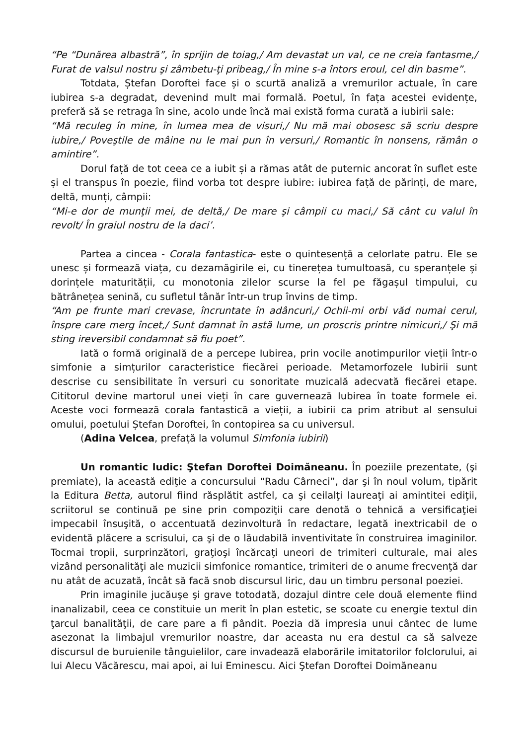“Pe “Dunărea albastră”, în sprijin de toiag,/ Am devastat un val, ce ne creia fantasme,/ Furat de valsul nostru şi zâmbetu-ţi pribeag,/ În mine s-a întors eroul, cel din basme”.
Totdata, Ștefan Doroftei face și o scurtă analiză a vremurilor actuale, în care iubirea s-a degradat, devenind mult mai formală. Poetul, în fața acestei evidențe, preferă să se retraga în sine, acolo unde încă mai există forma curată a iubirii sale:
“Mă reculeg în mine, în lumea mea de visuri,/ Nu mă mai obosesc să scriu despre iubire,/ Poveştile de mâine nu le mai pun în versuri,/ Romantic în nonsens, rămân o amintire”.
Dorul față de tot ceea ce a iubit și a rămas atât de puternic ancorat în suflet este și el transpus în poezie, fiind vorba tot despre iubire: iubirea față de părinți, de mare, deltă, munți, câmpii:
“Mi-e dor de munţii mei, de deltă,/ De mare şi câmpii cu maci,/ Să cânt cu valul în revolt/ În graiul nostru de la daci’.
Partea a cincea - Corala fantastica- este o quintesență a celorlate patru. Ele se unesc și formează viața, cu dezamăgirile ei, cu tinerețea tumultoasă, cu speranțele și dorințele maturității, cu monotonia zilelor scurse la fel pe făgașul timpului, cu bătrânețea senină, cu sufletul tânăr într-un trup învins de timp.
“Am pe frunte mari crevase, încruntate în adâncuri,/ Ochii-mi orbi văd numai cerul, înspre care merg încet,/ Sunt damnat în astă lume, un proscris printre nimicuri,/ Şi mă sting ireversibil condamnat să fiu poet”.
Iată o formă originală de a percepe Iubirea, prin vocile anotimpurilor vieții într-o simfonie a simțurilor caracteristice fiecărei perioade. Metamorfozele Iubirii sunt descrise cu sensibilitate în versuri cu sonoritate muzicală adecvată fiecărei etape. Cititorul devine martorul unei vieți în care guvernează Iubirea în toate formele ei. Aceste voci formează corala fantastică a vieții, a iubirii ca prim atribut al sensului omului, poetului Ștefan Doroftei, în contopirea sa cu universul.
(Adina Velcea, prefață la volumul Simfonia iubirii)
Un romantic ludic: Ştefan Doroftei Doimăneanu. În poeziile prezentate, (şi premiate), la această ediţie a concursului “Radu Cârneci”, dar şi în noul volum, tipărit la Editura Betta, autorul fiind răsplătit astfel, ca şi ceilalţi laureaţi ai amintitei ediţii, scriitorul se continuă pe sine prin compoziţii care denotă o tehnică a versificaţiei impecabil însuşită, o accentuată dezinvoltură în redactare, legată inextricabil de o evidentă plăcere a scrisului, ca şi de o lăudabilă inventivitate în construirea imaginilor. Tocmai tropii, surprinzători, graţioşi încărcaţi uneori de trimiteri culturale, mai ales vizând personalităţi ale muzicii simfonice romantice, trimiteri de o anume frecvenţă dar nu atât de acuzată, încât să facă snob discursul liric, dau un timbru personal poeziei.
Prin imaginile jucăuşe şi grave totodată, dozajul dintre cele două elemente fiind inanalizabil, ceea ce constituie un merit în plan estetic, se scoate cu energie textul din ţarcul banalităţii, de care pare a fi pândit. Poezia dă impresia unui cântec de lume asezonat la limbajul vremurilor noastre, dar aceasta nu era destul ca să salveze discursul de buruienile tânguielilor, care invadează elaborările imitatorilor folclorului, ai lui Alecu Văcărescu, mai apoi, ai lui Eminescu. Aici Ştefan Doroftei Doimăneanu